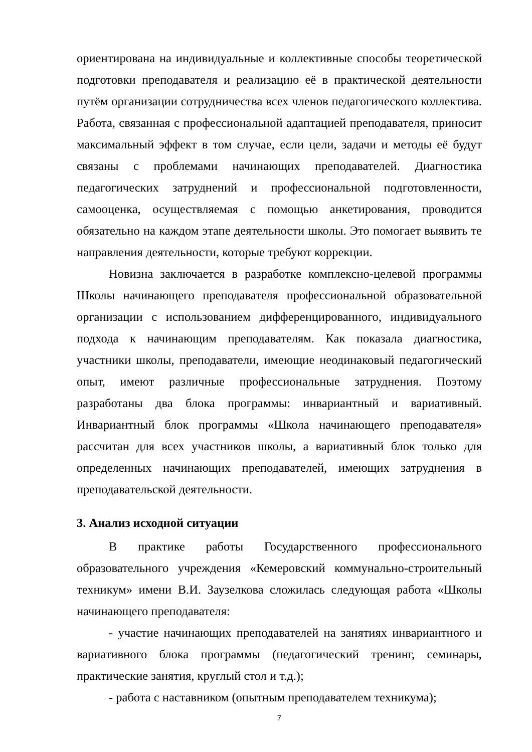ориентирована на индивидуальные и коллективные способы теоретической подготовки преподавателя и реализацию её в практической деятельности путём организации сотрудничества всех членов педагогического коллектива. Работа, связанная с профессиональной адаптацией преподавателя, приносит максимальный эффект в том случае, если цели, задачи и методы её будут связаны с проблемами начинающих преподавателей. Диагностика педагогических затруднений и профессиональной подготовленности, самооценка, осуществляемая с помощью анкетирования, проводится обязательно на каждом этапе деятельности школы. Это помогает выявить те направления деятельности, которые требуют коррекции.
Новизна заключается в разработке комплексно-целевой программы Школы начинающего преподавателя профессиональной образовательной организации с использованием дифференцированного, индивидуального подхода к начинающим преподавателям. Как показала диагностика, участники школы, преподаватели, имеющие неодинаковый педагогический опыт, имеют различные профессиональные затруднения. Поэтому разработаны два блока программы: инвариантный и вариативный. Инвариантный блок программы «Школа начинающего преподавателя» рассчитан для всех участников школы, а вариативный блок только для определенных начинающих преподавателей, имеющих затруднения в преподавательской деятельности.
3. Анализ исходной ситуации
В практике работы Государственного профессионального образовательного учреждения «Кемеровский коммунально-строительный техникум» имени В.И. Заузелкова сложилась следующая работа «Школы начинающего преподавателя:
- участие начинающих преподавателей на занятиях инвариантного и вариативного блока программы (педагогический тренинг, семинары, практические занятия, круглый стол и т.д.);
- работа с наставником (опытным преподавателем техникума);
7